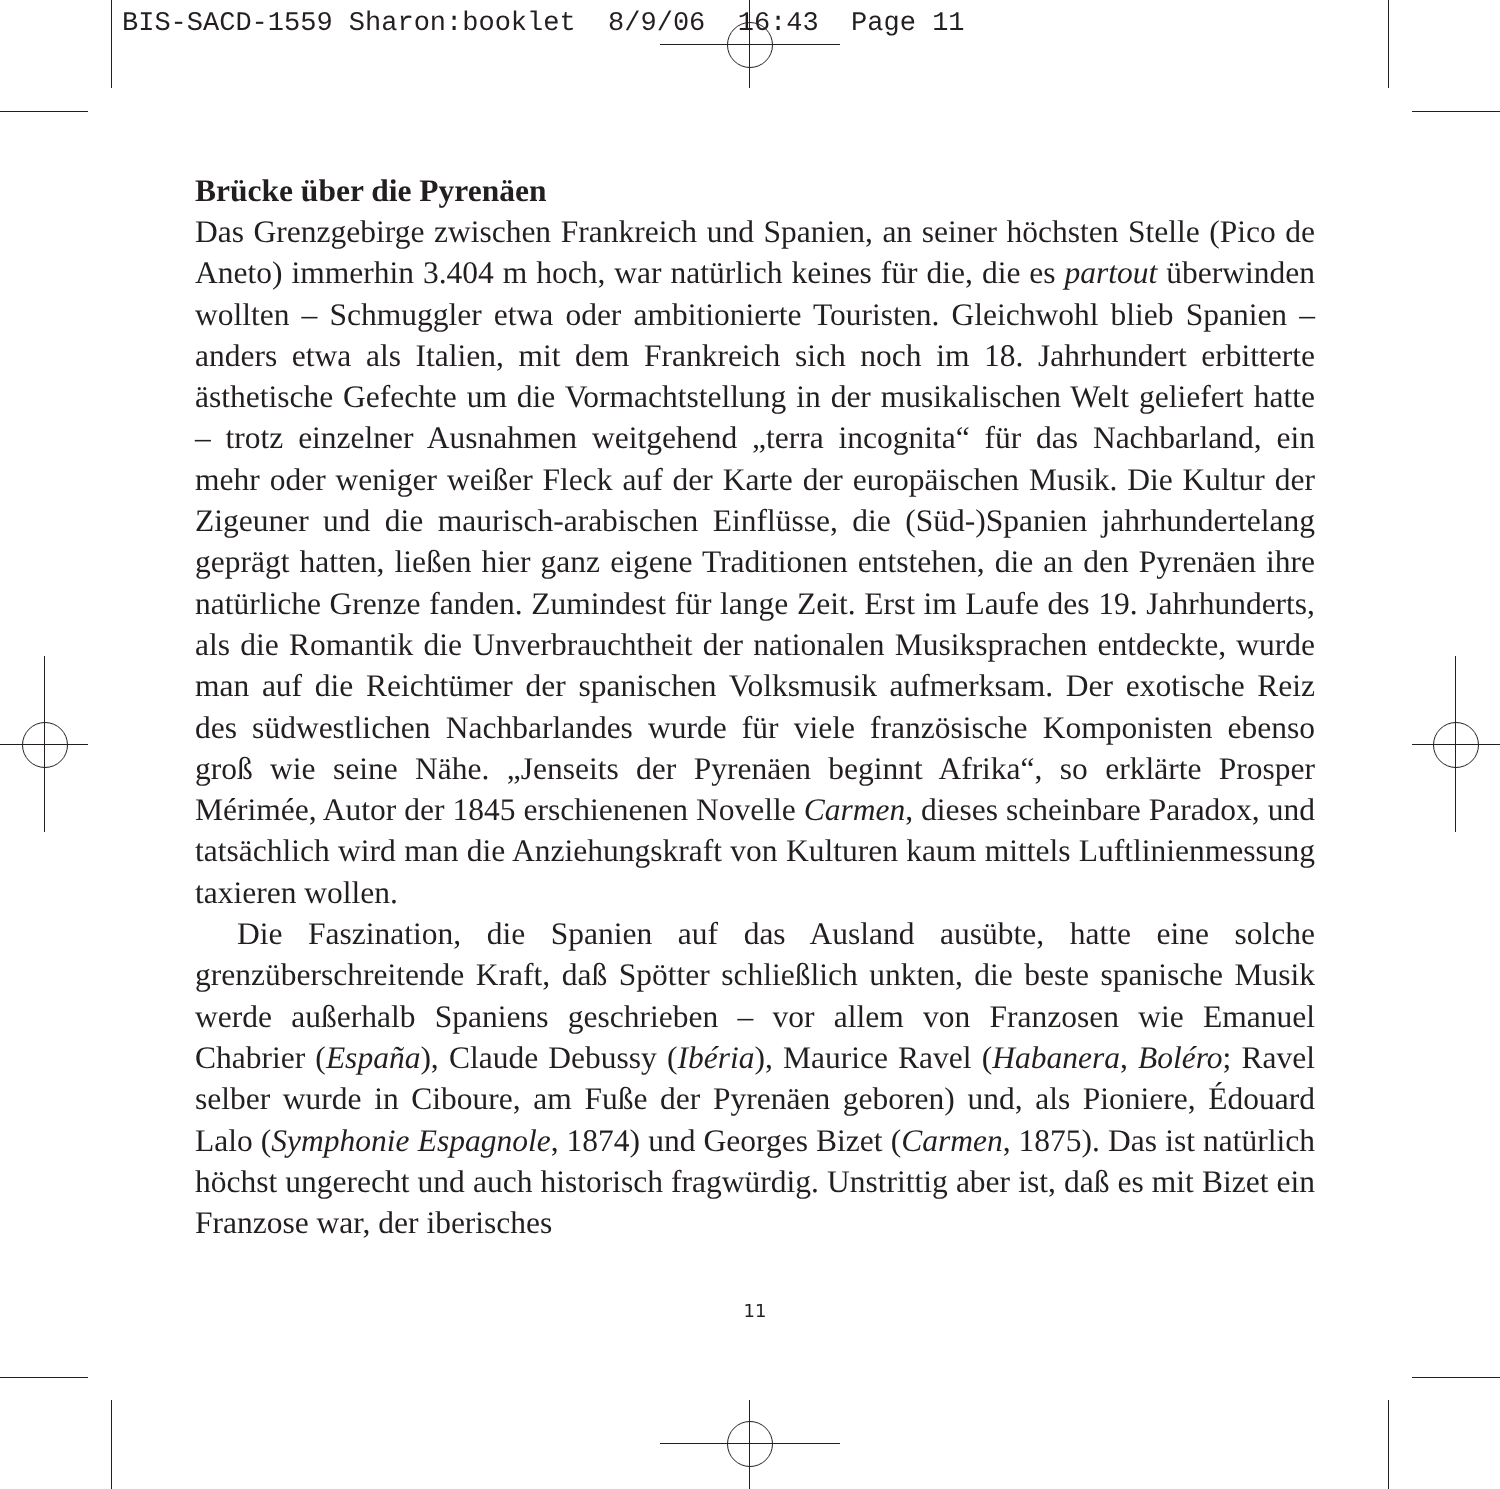BIS-SACD-1559 Sharon:booklet 8/9/06 16:43 Page 11
Brücke über die Pyrenäen
Das Grenzgebirge zwischen Frankreich und Spanien, an seiner höchsten Stelle (Pico de Aneto) immerhin 3.404 m hoch, war natürlich keines für die, die es partout überwinden wollten – Schmuggler etwa oder ambitionierte Touristen. Gleichwohl blieb Spanien – anders etwa als Italien, mit dem Frankreich sich noch im 18. Jahrhundert erbitterte ästhetische Gefechte um die Vormachtstellung in der musikalischen Welt geliefert hatte – trotz einzelner Ausnahmen weitgehend „terra incognita“ für das Nachbarland, ein mehr oder weniger weißer Fleck auf der Karte der europäischen Musik. Die Kultur der Zigeuner und die maurisch-arabischen Einflüsse, die (Süd-)Spanien jahrhundertelang geprägt hatten, ließen hier ganz eigene Traditionen entstehen, die an den Pyrenäen ihre natürliche Grenze fanden. Zumindest für lange Zeit. Erst im Laufe des 19. Jahrhunderts, als die Romantik die Unverbrauchtheit der nationalen Musiksprachen entdeckte, wurde man auf die Reichtümer der spanischen Volksmusik aufmerksam. Der exotische Reiz des südwestlichen Nachbarlandes wurde für viele französische Komponisten ebenso groß wie seine Nähe. „Jenseits der Pyrenäen beginnt Afrika“, so erklärte Prosper Mérimée, Autor der 1845 erschienenen Novelle Carmen, dieses scheinbare Paradox, und tatsächlich wird man die Anziehungskraft von Kulturen kaum mittels Luftlinienmessung taxieren wollen.
Die Faszination, die Spanien auf das Ausland ausübte, hatte eine solche grenzüberschreitende Kraft, daß Spötter schließlich unkten, die beste spanische Musik werde außerhalb Spaniens geschrieben – vor allem von Franzosen wie Emanuel Chabrier (España), Claude Debussy (Ibéria), Maurice Ravel (Habanera, Boléro; Ravel selber wurde in Ciboure, am Fuße der Pyrenäen geboren) und, als Pioniere, Édouard Lalo (Symphonie Espagnole, 1874) und Georges Bizet (Carmen, 1875). Das ist natürlich höchst ungerecht und auch historisch fragwürdig. Unstrittig aber ist, daß es mit Bizet ein Franzose war, der iberisches
11